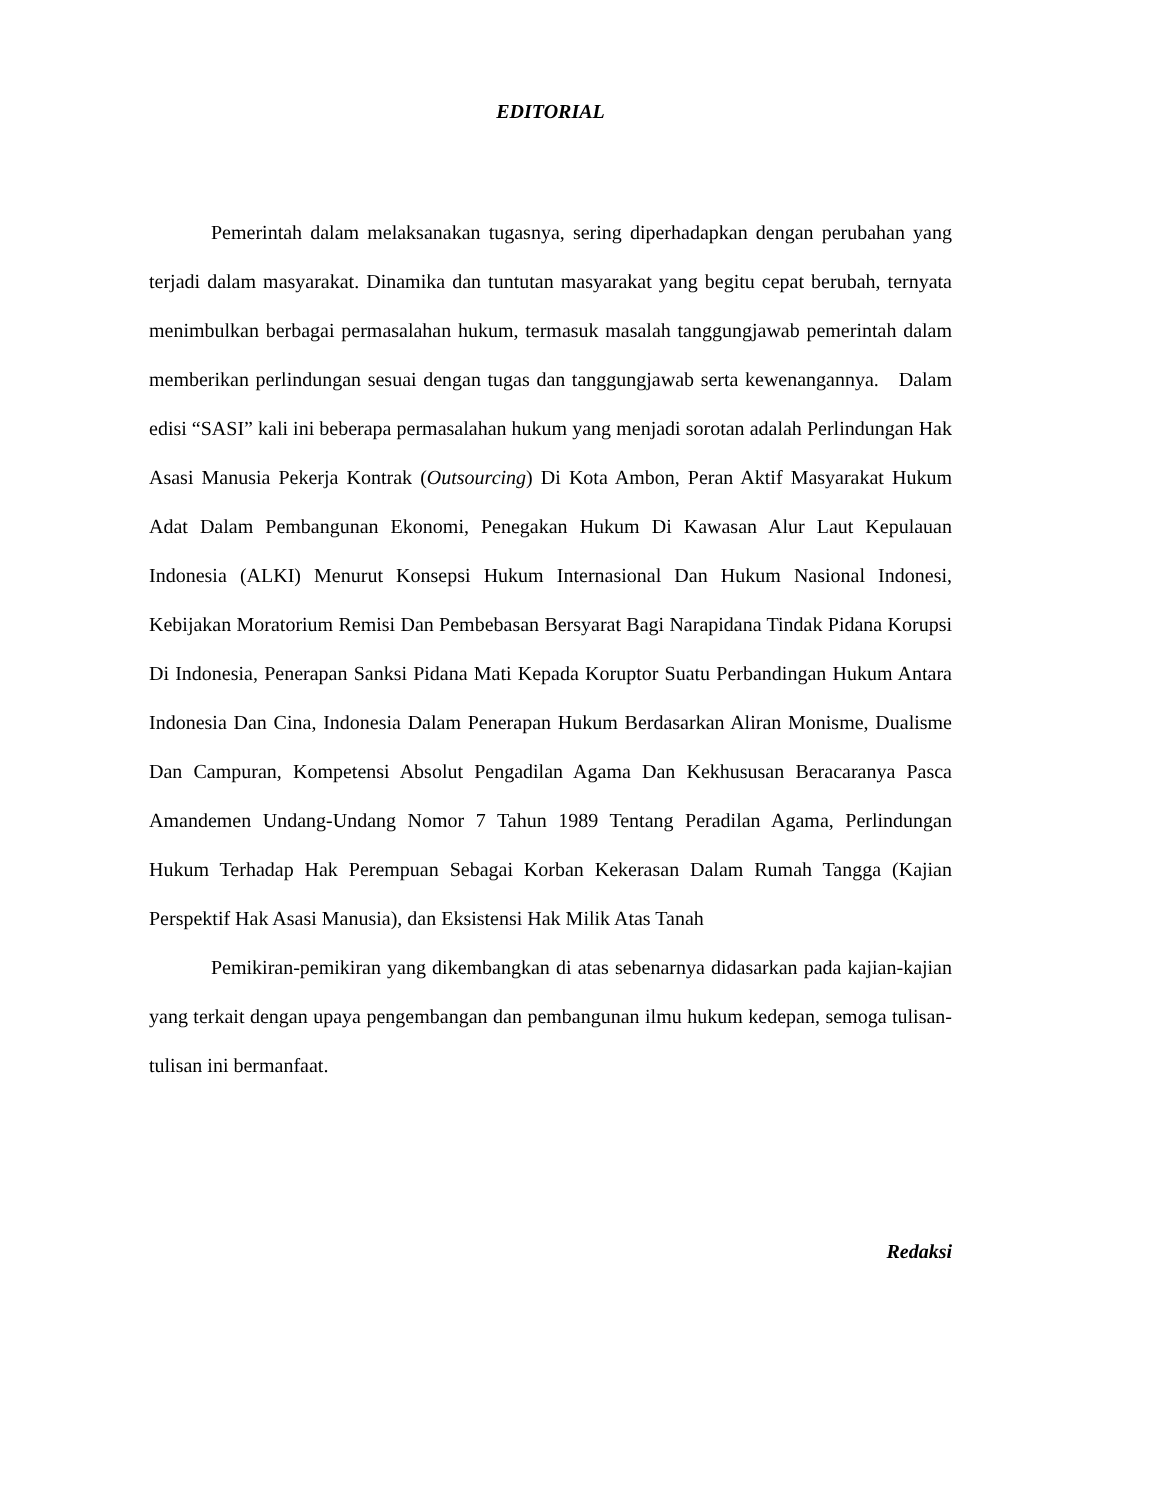EDITORIAL
Pemerintah dalam melaksanakan tugasnya, sering diperhadapkan dengan perubahan yang terjadi dalam masyarakat. Dinamika dan tuntutan masyarakat yang begitu cepat berubah, ternyata menimbulkan berbagai permasalahan hukum, termasuk masalah tanggungjawab pemerintah dalam memberikan perlindungan sesuai dengan tugas dan tanggungjawab serta kewenangannya. Dalam edisi “SASI” kali ini beberapa permasalahan hukum yang menjadi sorotan adalah Perlindungan Hak Asasi Manusia Pekerja Kontrak (Outsourcing) Di Kota Ambon, Peran Aktif Masyarakat Hukum Adat Dalam Pembangunan Ekonomi, Penegakan Hukum Di Kawasan Alur Laut Kepulauan Indonesia (ALKI) Menurut Konsepsi Hukum Internasional Dan Hukum Nasional Indonesi, Kebijakan Moratorium Remisi Dan Pembebasan Bersyarat Bagi Narapidana Tindak Pidana Korupsi Di Indonesia, Penerapan Sanksi Pidana Mati Kepada Koruptor Suatu Perbandingan Hukum Antara Indonesia Dan Cina, Indonesia Dalam Penerapan Hukum Berdasarkan Aliran Monisme, Dualisme Dan Campuran, Kompetensi Absolut Pengadilan Agama Dan Kekhususan Beracaranya Pasca Amandemen Undang-Undang Nomor 7 Tahun 1989 Tentang Peradilan Agama, Perlindungan Hukum Terhadap Hak Perempuan Sebagai Korban Kekerasan Dalam Rumah Tangga (Kajian Perspektif Hak Asasi Manusia), dan Eksistensi Hak Milik Atas Tanah
Pemikiran-pemikiran yang dikembangkan di atas sebenarnya didasarkan pada kajian-kajian yang terkait dengan upaya pengembangan dan pembangunan ilmu hukum kedepan, semoga tulisan-tulisan ini bermanfaat.
Redaksi